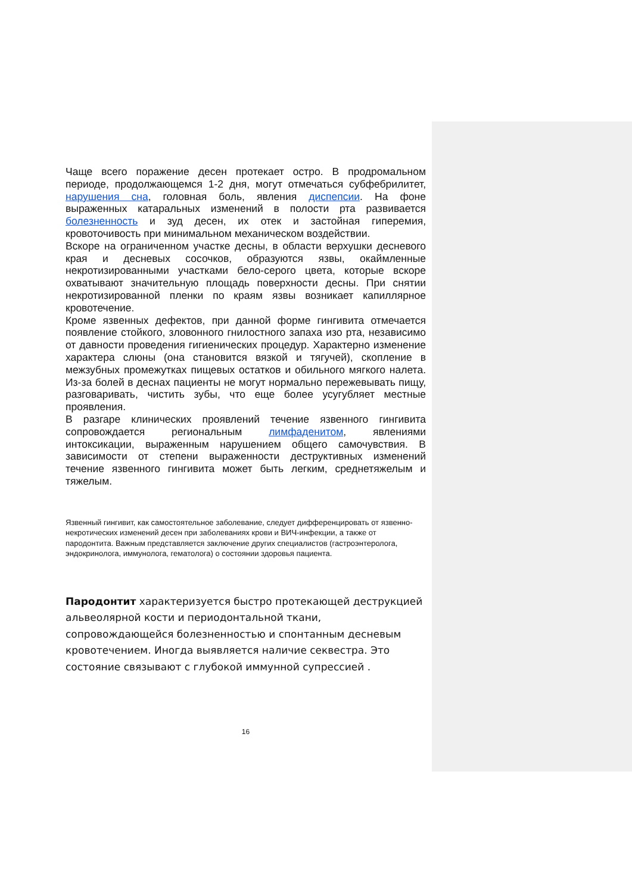Чаще всего поражение десен протекает остро. В продромальном периоде, продолжающемся 1-2 дня, могут отмечаться субфебрилитет, нарушения сна, головная боль, явления диспепсии. На фоне выраженных катаральных изменений в полости рта развивается болезненность и зуд десен, их отек и застойная гиперемия, кровоточивость при минимальном механическом воздействии.
Вскоре на ограниченном участке десны, в области верхушки десневого края и десневых сосочков, образуются язвы, окаймленные некротизированными участками бело-серого цвета, которые вскоре охватывают значительную площадь поверхности десны. При снятии некротизированной пленки по краям язвы возникает капиллярное кровотечение.
Кроме язвенных дефектов, при данной форме гингивита отмечается появление стойкого, зловонного гнилостного запаха изо рта, независимо от давности проведения гигиенических процедур. Характерно изменение характера слюны (она становится вязкой и тягучей), скопление в межзубных промежутках пищевых остатков и обильного мягкого налета. Из-за болей в деснах пациенты не могут нормально пережевывать пищу, разговаривать, чистить зубы, что еще более усугубляет местные проявления.
В разгаре клинических проявлений течение язвенного гингивита сопровождается региональным лимфаденитом, явлениями интоксикации, выраженным нарушением общего самочувствия. В зависимости от степени выраженности деструктивных изменений течение язвенного гингивита может быть легким, среднетяжелым и тяжелым.
Язвенный гингивит, как самостоятельное заболевание, следует дифференцировать от язвенно-некротических изменений десен при заболеваниях крови и ВИЧ-инфекции, а также от пародонтита. Важным представляется заключение других специалистов (гастроэнтеролога, эндокринолога, иммунолога, гематолога) о состоянии здоровья пациента.
Пародонтит характеризуется быстро протекающей деструкцией альвеолярной кости и периодонтальной ткани, сопровождающейся болезненностью и спонтанным десневым кровотечением. Иногда выявляется наличие секвестра. Это состояние связывают с глубокой иммунной супрессией .
16